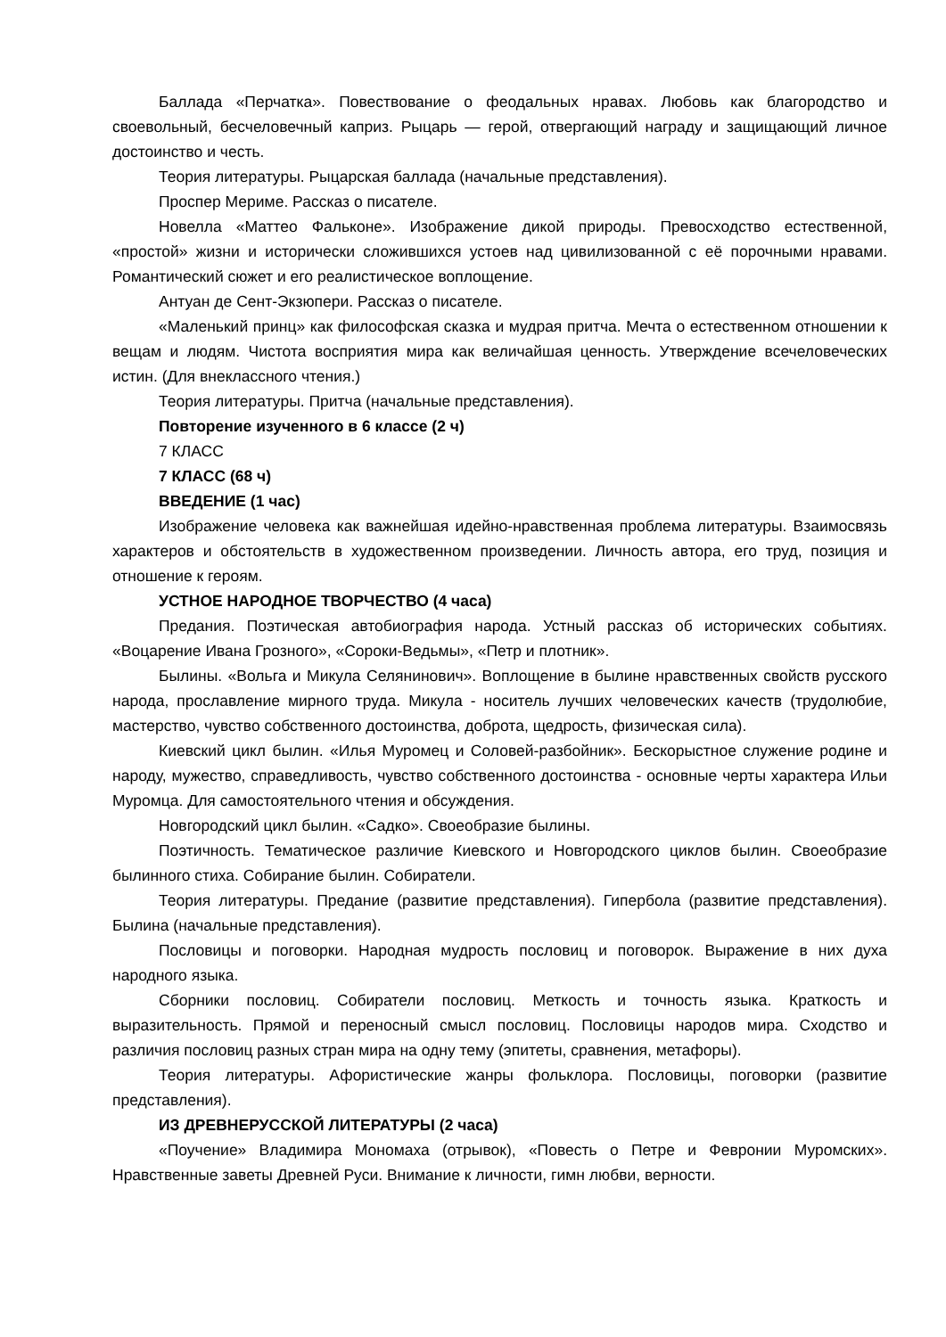Баллада «Перчатка». Повествование о феодальных нравах. Любовь как благородство и своевольный, бесчеловечный каприз. Рыцарь — герой, отвергающий награду и защищающий личное достоинство и честь.
Теория литературы. Рыцарская баллада (начальные представления).
Проспер Мериме. Рассказ о писателе.
Новелла «Маттео Фальконе». Изображение дикой природы. Превосходство естественной, «простой» жизни и исторически сложившихся устоев над цивилизованной с её порочными нравами. Романтический сюжет и его реалистическое воплощение.
Антуан де Сент-Экзюпери. Рассказ о писателе.
«Маленький принц» как философская сказка и мудрая притча. Мечта о естественном отношении к вещам и людям. Чистота восприятия мира как величайшая ценность. Утверждение всечеловеческих истин. (Для внеклассного чтения.)
Теория литературы. Притча (начальные представления).
Повторение изученного в 6 классе (2 ч)
7 КЛАСС
7 КЛАСС (68 ч)
ВВЕДЕНИЕ (1 час)
Изображение человека как важнейшая идейно-нравственная проблема литературы. Взаимосвязь характеров и обстоятельств в художественном произведении. Личность автора, его труд, позиция и отношение к героям.
УСТНОЕ НАРОДНОЕ ТВОРЧЕСТВО (4 часа)
Предания. Поэтическая автобиография народа. Устный рассказ об исторических событиях. «Воцарение Ивана Грозного», «Сороки-Ведьмы», «Петр и плотник».
Былины. «Вольга и Микула Селянинович». Воплощение в былине нравственных свойств русского народа, прославление мирного труда. Микула - носитель лучших человеческих качеств (трудолюбие, мастерство, чувство собственного достоинства, доброта, щедрость, физическая сила).
Киевский цикл былин. «Илья Муромец и Соловей-разбойник». Бескорыстное служение родине и народу, мужество, справедливость, чувство собственного достоинства - основные черты характера Ильи Муромца. Для самостоятельного чтения и обсуждения.
Новгородский цикл былин. «Садко». Своеобразие былины.
Поэтичность. Тематическое различие Киевского и Новгородского циклов былин. Своеобразие былинного стиха. Собирание былин. Собиратели.
Теория литературы. Предание (развитие представления). Гипербола (развитие представления). Былина (начальные представления).
Пословицы и поговорки. Народная мудрость пословиц и поговорок. Выражение в них духа народного языка.
Сборники пословиц. Собиратели пословиц. Меткость и точность языка. Краткость и выразительность. Прямой и переносный смысл пословиц. Пословицы народов мира. Сходство и различия пословиц разных стран мира на одну тему (эпитеты, сравнения, метафоры).
Теория литературы. Афористические жанры фольклора. Пословицы, поговорки (развитие представления).
ИЗ ДРЕВНЕРУССКОЙ ЛИТЕРАТУРЫ (2 часа)
«Поучение» Владимира Мономаха (отрывок), «Повесть о Петре и Февронии Муромских». Нравственные заветы Древней Руси. Внимание к личности, гимн любви, верности.